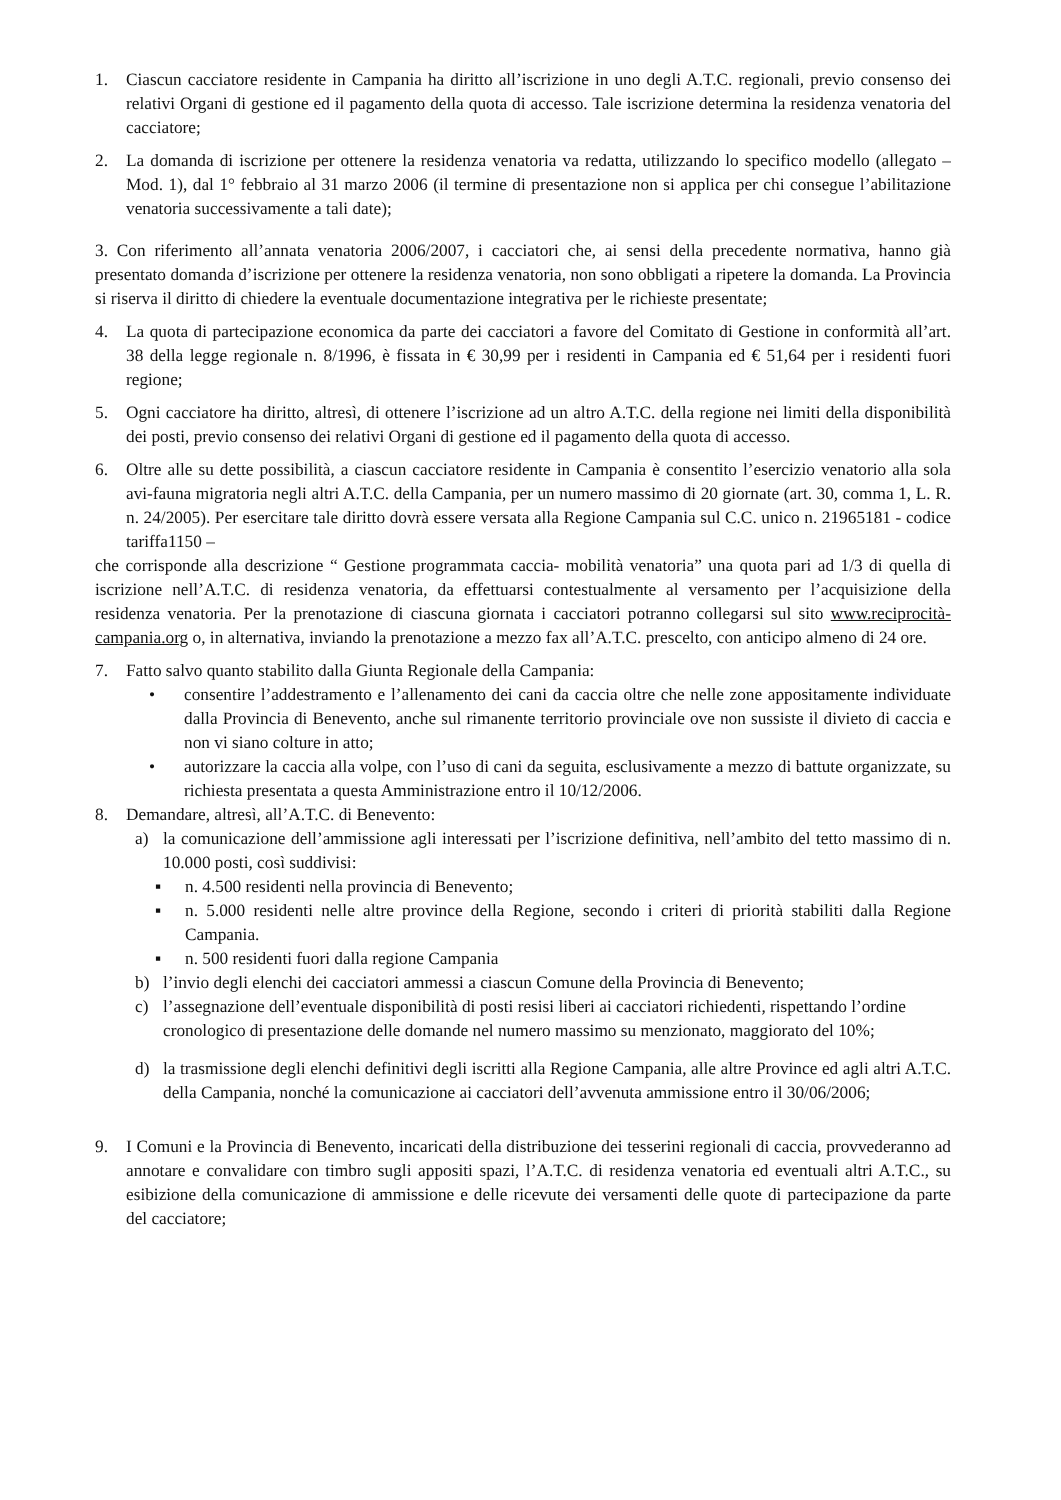1. Ciascun cacciatore residente in Campania ha diritto all’iscrizione in uno degli A.T.C. regionali, previo consenso dei relativi Organi di gestione ed il pagamento della quota di accesso. Tale iscrizione determina la residenza venatoria del cacciatore;
2. La domanda di iscrizione per ottenere la residenza venatoria va redatta, utilizzando lo specifico modello (allegato – Mod. 1), dal 1° febbraio al 31 marzo 2006 (il termine di presentazione non si applica per chi consegue l’abilitazione venatoria successivamente a tali date);
3. Con riferimento all’annata venatoria 2006/2007, i cacciatori che, ai sensi della precedente normativa, hanno già presentato domanda d’iscrizione per ottenere la residenza venatoria, non sono obbligati a ripetere la domanda. La Provincia si riserva il diritto di chiedere la eventuale documentazione integrativa per le richieste presentate;
4. La quota di partecipazione economica da parte dei cacciatori a favore del Comitato di Gestione in conformità all’art. 38 della legge regionale n. 8/1996, è fissata in € 30,99 per i residenti in Campania ed € 51,64 per i residenti fuori regione;
5. Ogni cacciatore ha diritto, altresì, di ottenere l’iscrizione ad un altro A.T.C. della regione nei limiti della disponibilità dei posti, previo consenso dei relativi Organi di gestione ed il pagamento della quota di accesso.
6. Oltre alle su dette possibilità, a ciascun cacciatore residente in Campania è consentito l’esercizio venatorio alla sola avi-fauna migratoria negli altri A.T.C. della Campania, per un numero massimo di 20 giornate (art. 30, comma 1, L. R. n. 24/2005). Per esercitare tale diritto dovrà essere versata alla Regione Campania sul C.C. unico n. 21965181 - codice tariffa1150 –
che corrisponde alla descrizione “ Gestione programmata caccia- mobilità venatoria” una quota pari ad 1/3 di quella di iscrizione nell’A.T.C. di residenza venatoria, da effettuarsi contestualmente al versamento per l’acquisizione della residenza venatoria. Per la prenotazione di ciascuna giornata i cacciatori potranno collegarsi sul sito www.reciprocità-campania.org o, in alternativa, inviando la prenotazione a mezzo fax all’A.T.C. prescelto, con anticipo almeno di 24 ore.
7. Fatto salvo quanto stabilito dalla Giunta Regionale della Campania:
• consentire l’addestramento e l’allenamento dei cani da caccia oltre che nelle zone appositamente individuate dalla Provincia di Benevento, anche sul rimanente territorio provinciale ove non sussiste il divieto di caccia e non vi siano colture in atto;
• autorizzare la caccia alla volpe, con l’uso di cani da seguita, esclusivamente a mezzo di battute organizzate, su richiesta presentata a questa Amministrazione entro il 10/12/2006.
8. Demandare, altresì, all’A.T.C. di Benevento:
a) la comunicazione dell’ammissione agli interessati per l’iscrizione definitiva, nell’ambito del tetto massimo di n. 10.000 posti, così suddivisi:
▪ n. 4.500 residenti nella provincia di Benevento;
▪ n. 5.000 residenti nelle altre province della Regione, secondo i criteri di priorità stabiliti dalla Regione Campania.
▪ n. 500 residenti fuori dalla regione Campania
b) l’invio degli elenchi dei cacciatori ammessi a ciascun Comune della Provincia di Benevento;
c) l’assegnazione dell’eventuale disponibilità di posti resisi liberi ai cacciatori richiedenti, rispettando l’ordine cronologico di presentazione delle domande nel numero massimo su menzionato, maggiorato del 10%;
d) la trasmissione degli elenchi definitivi degli iscritti alla Regione Campania, alle altre Province ed agli altri A.T.C. della Campania, nonché la comunicazione ai cacciatori dell’avvenuta ammissione entro il 30/06/2006;
9. I Comuni e la Provincia di Benevento, incaricati della distribuzione dei tesserini regionali di caccia, provvederanno ad annotare e convalidare con timbro sugli appositi spazi, l’A.T.C. di residenza venatoria ed eventuali altri A.T.C., su esibizione della comunicazione di ammissione e delle ricevute dei versamenti delle quote di partecipazione da parte del cacciatore;